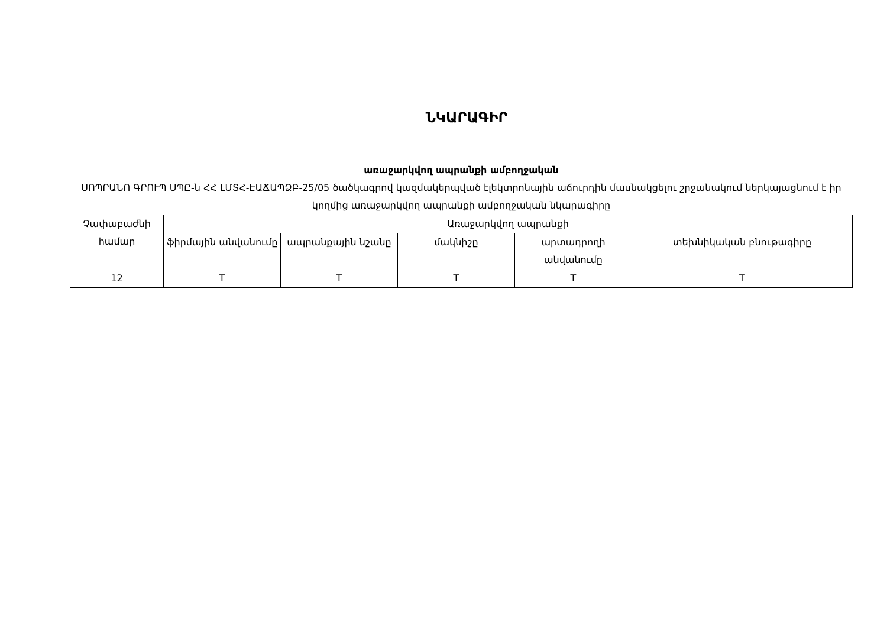ՆԿԱՐԱԳԻՐ
առաջարկվող ապրանքի ամբողջական
ՍՈՊՐԱՆՈ ԳՐՈՒՊ ՍՊԸ-ն ՀՀ ԼՄՏՀ-ԷԱՃԱՊՁԲ-25/05 ծածկագրով կազմակերպված էլեկտրոնային աճուրդին մասնակցելու շրջանակում ներկայացնում է իր կողմից առաջարկվող ապրանքի ամբողջական նկարագիրը
| Չափաբաժնի համար | Առաջարկվող ապրանքի | | | | |
| | ֆիրմային անվանումը | ապրանքային նշանը | մակնիշը | արտադրողի անվանումը | տեխնիկական բնութագիրը |
| 12 | T | T | T | T | T |